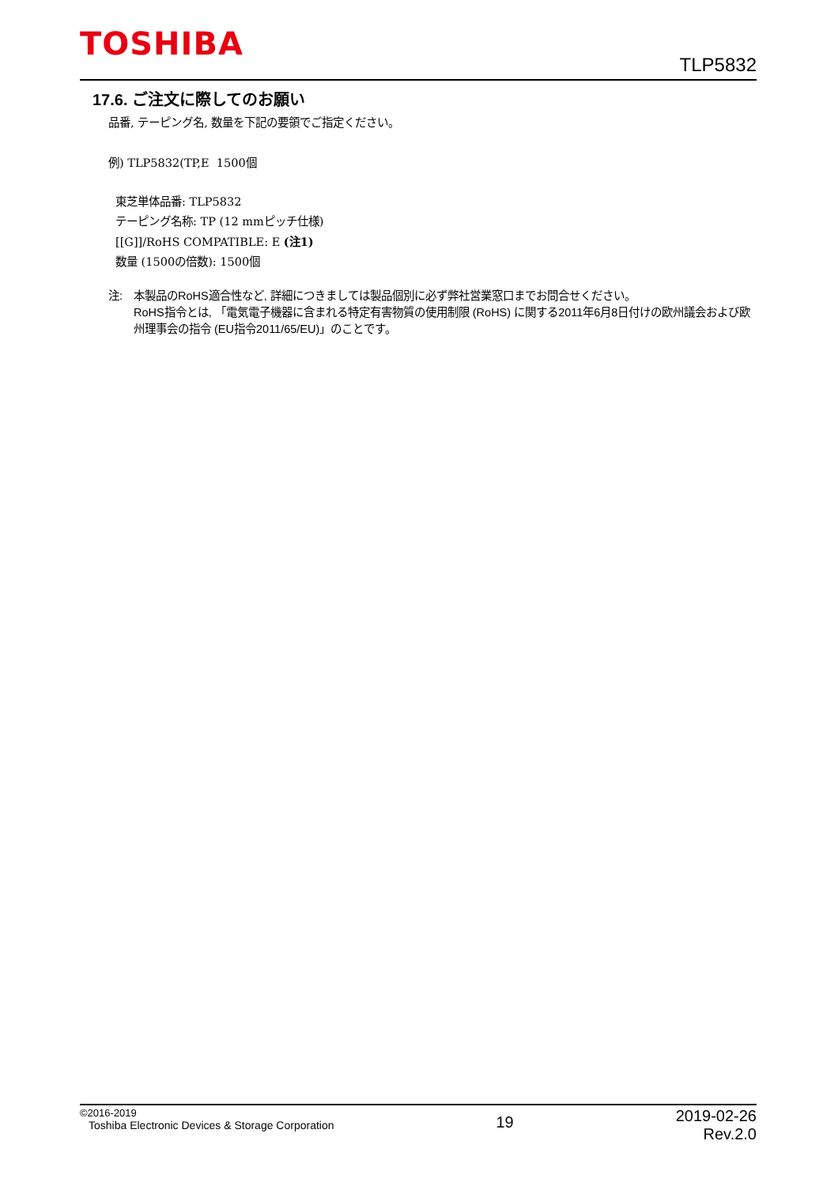TOSHIBA
TLP5832
17.6. ご注文に際してのお願い
品番, テーピング名, 数量を下記の要領でご指定ください。
例) TLP5832(TP,E 1500個
東芝単体品番: TLP5832
テーピング名称: TP (12 mmピッチ仕様)
[[G]]/RoHS COMPATIBLE: E (注1)
数量 (1500の倍数): 1500個
注: 本製品のRoHS適合性など, 詳細につきましては製品個別に必ず弊社営業窓口までお問合せください。
RoHS指令とは, 「電気電子機器に含まれる特定有害物質の使用制限 (RoHS) に関する2011年6月8日付けの欧州議会および欧州理事会の指令 (EU指令2011/65/EU)」のことです。
©2016-2019
Toshiba Electronic Devices & Storage Corporation
19
2019-02-26
Rev.2.0